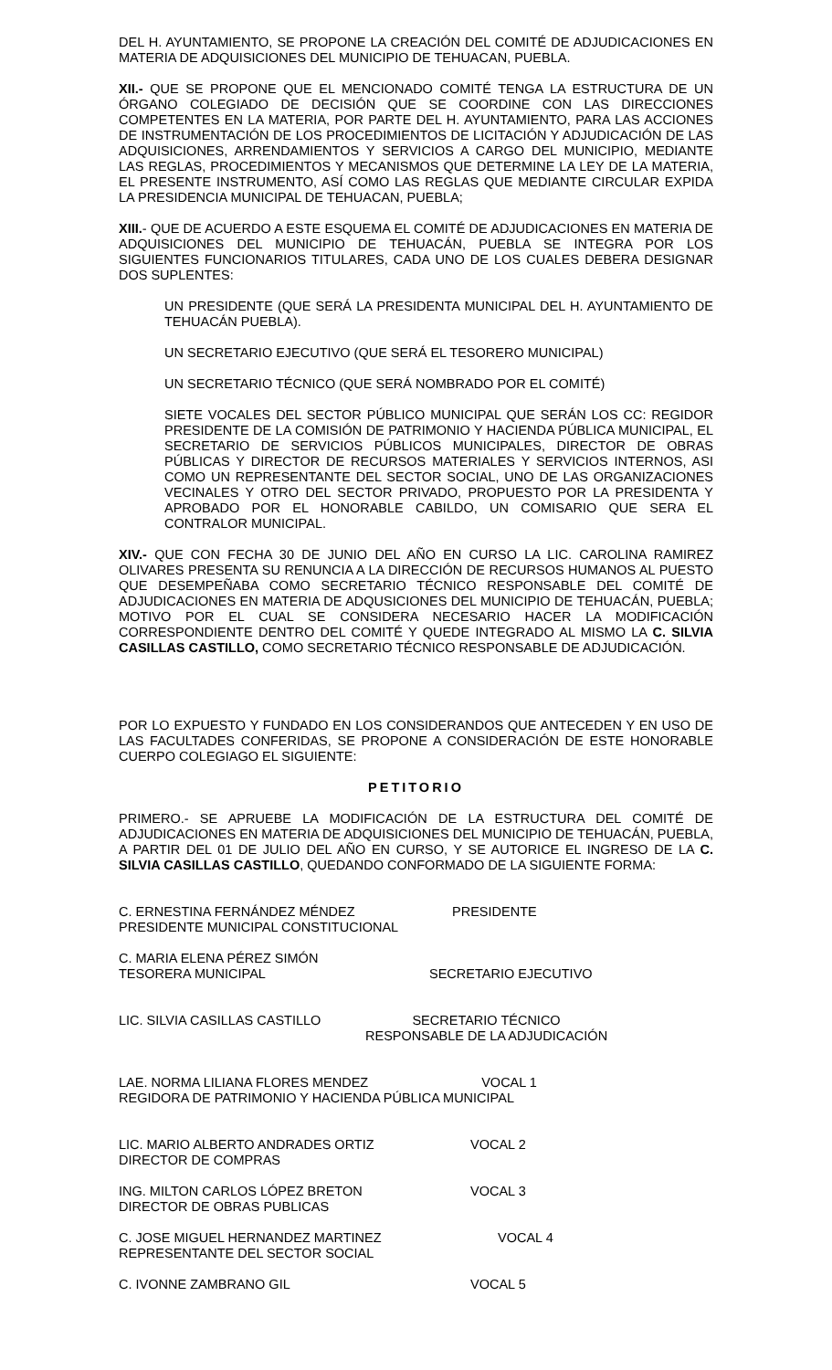DEL H. AYUNTAMIENTO, SE PROPONE LA CREACIÓN DEL COMITÉ DE ADJUDICACIONES EN MATERIA DE ADQUISICIONES DEL MUNICIPIO DE TEHUACAN, PUEBLA.
XII.- QUE SE PROPONE QUE EL MENCIONADO COMITÉ TENGA LA ESTRUCTURA DE UN ÓRGANO COLEGIADO DE DECISIÓN QUE SE COORDINE CON LAS DIRECCIONES COMPETENTES EN LA MATERIA, POR PARTE DEL H. AYUNTAMIENTO, PARA LAS ACCIONES DE INSTRUMENTACIÓN DE LOS PROCEDIMIENTOS DE LICITACIÓN Y ADJUDICACIÓN DE LAS ADQUISICIONES, ARRENDAMIENTOS Y SERVICIOS A CARGO DEL MUNICIPIO, MEDIANTE LAS REGLAS, PROCEDIMIENTOS Y MECANISMOS QUE DETERMINE LA LEY DE LA MATERIA, EL PRESENTE INSTRUMENTO, ASÍ COMO LAS REGLAS QUE MEDIANTE CIRCULAR EXPIDA LA PRESIDENCIA MUNICIPAL DE TEHUACAN, PUEBLA;
XIII.- QUE DE ACUERDO A ESTE ESQUEMA EL COMITÉ DE ADJUDICACIONES EN MATERIA DE ADQUISICIONES DEL MUNICIPIO DE TEHUACÁN, PUEBLA SE INTEGRA POR LOS SIGUIENTES FUNCIONARIOS TITULARES, CADA UNO DE LOS CUALES DEBERA DESIGNAR DOS SUPLENTES:
UN PRESIDENTE (QUE SERÁ LA PRESIDENTA MUNICIPAL DEL H. AYUNTAMIENTO DE TEHUACÁN PUEBLA).
UN SECRETARIO EJECUTIVO (QUE SERÁ EL TESORERO MUNICIPAL)
UN SECRETARIO TÉCNICO (QUE SERÁ NOMBRADO POR EL COMITÉ)
SIETE VOCALES DEL SECTOR PÚBLICO MUNICIPAL QUE SERÁN LOS CC: REGIDOR PRESIDENTE DE LA COMISIÓN DE PATRIMONIO Y HACIENDA PÚBLICA MUNICIPAL, EL SECRETARIO DE SERVICIOS PÚBLICOS MUNICIPALES, DIRECTOR DE OBRAS PÚBLICAS Y DIRECTOR DE RECURSOS MATERIALES Y SERVICIOS INTERNOS, ASI COMO UN REPRESENTANTE DEL SECTOR SOCIAL, UNO DE LAS ORGANIZACIONES VECINALES Y OTRO DEL SECTOR PRIVADO, PROPUESTO POR LA PRESIDENTA Y APROBADO POR EL HONORABLE CABILDO, UN COMISARIO QUE SERA EL CONTRALOR MUNICIPAL.
XIV.- QUE CON FECHA 30 DE JUNIO DEL AÑO EN CURSO LA LIC. CAROLINA RAMIREZ OLIVARES PRESENTA SU RENUNCIA A LA DIRECCIÓN DE RECURSOS HUMANOS AL PUESTO QUE DESEMPEÑABA COMO SECRETARIO TÉCNICO RESPONSABLE DEL COMITÉ DE ADJUDICACIONES EN MATERIA DE ADQUSICIONES DEL MUNICIPIO DE TEHUACÁN, PUEBLA; MOTIVO POR EL CUAL SE CONSIDERA NECESARIO HACER LA MODIFICACIÓN CORRESPONDIENTE DENTRO DEL COMITÉ Y QUEDE INTEGRADO AL MISMO LA C. SILVIA CASILLAS CASTILLO, COMO SECRETARIO TÉCNICO RESPONSABLE DE ADJUDICACIÓN.
POR LO EXPUESTO Y FUNDADO EN LOS CONSIDERANDOS QUE ANTECEDEN Y EN USO DE LAS FACULTADES CONFERIDAS, SE PROPONE A CONSIDERACIÓN DE ESTE HONORABLE CUERPO COLEGIAGO EL SIGUIENTE:
PETITORIO
PRIMERO.- SE APRUEBE LA MODIFICACIÓN DE LA ESTRUCTURA DEL COMITÉ DE ADJUDICACIONES EN MATERIA DE ADQUISICIONES DEL MUNICIPIO DE TEHUACÁN, PUEBLA, A PARTIR DEL 01 DE JULIO DEL AÑO EN CURSO, Y SE AUTORICE EL INGRESO DE LA C. SILVIA CASILLAS CASTILLO, QUEDANDO CONFORMADO DE LA SIGUIENTE FORMA:
C. ERNESTINA FERNÁNDEZ MÉNDEZ
PRESIDENTE MUNICIPAL CONSTITUCIONAL
PRESIDENTE
C. MARIA ELENA PÉREZ SIMÓN
TESORERA MUNICIPAL
SECRETARIO EJECUTIVO
LIC. SILVIA CASILLAS CASTILLO SECRETARIO TÉCNICO
RESPONSABLE DE LA ADJUDICACIÓN
LAE. NORMA LILIANA FLORES MENDEZ VOCAL 1
REGIDORA DE PATRIMONIO Y HACIENDA PÚBLICA MUNICIPAL
LIC. MARIO ALBERTO ANDRADES ORTIZ
DIRECTOR DE COMPRAS
VOCAL 2
ING. MILTON CARLOS LÓPEZ BRETON
DIRECTOR DE OBRAS PUBLICAS
VOCAL 3
C. JOSE MIGUEL HERNANDEZ MARTINEZ
REPRESENTANTE DEL SECTOR SOCIAL
VOCAL 4
C. IVONNE ZAMBRANO GIL VOCAL 5